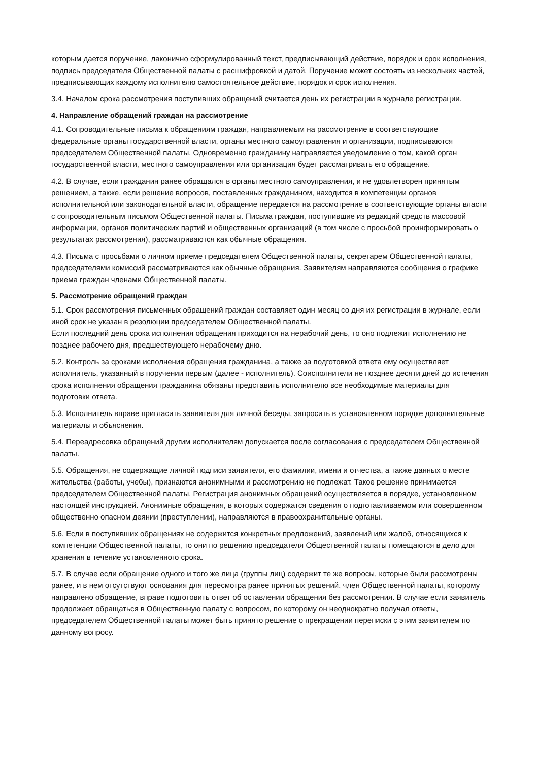которым дается поручение, лаконично сформулированный текст, предписывающий действие, порядок и срок исполнения, подпись председателя Общественной палаты с расшифровкой и датой. Поручение может состоять из нескольких частей, предписывающих каждому исполнителю самостоятельное действие, порядок и срок исполнения.
3.4. Началом срока рассмотрения поступивших обращений считается день их регистрации в журнале регистрации.
4. Направление обращений граждан на рассмотрение
4.1. Сопроводительные письма к обращениям граждан, направляемым на рассмотрение в соответствующие федеральные органы государственной власти, органы местного самоуправления и организации, подписываются председателем Общественной палаты. Одновременно гражданину направляется уведомление о том, какой орган государственной власти, местного самоуправления или организация будет рассматривать его обращение.
4.2. В случае, если гражданин ранее обращался в органы местного самоуправления, и не удовлетворен принятым решением, а также, если решение вопросов, поставленных гражданином, находится в компетенции органов исполнительной или законодательной власти, обращение передается на рассмотрение в соответствующие органы власти с сопроводительным письмом Общественной палаты. Письма граждан, поступившие из редакций средств массовой информации, органов политических партий и общественных организаций (в том числе с просьбой проинформировать о результатах рассмотрения), рассматриваются как обычные обращения.
4.3. Письма с просьбами о личном приеме председателем Общественной палаты, секретарем Общественной палаты, председателями комиссий рассматриваются как обычные обращения. Заявителям направляются сообщения о графике приема граждан членами Общественной палаты.
5. Рассмотрение обращений граждан
5.1. Срок рассмотрения письменных обращений граждан составляет один месяц со дня их регистрации в журнале, если иной срок не указан в резолюции председателем Общественной палаты.
Если последний день срока исполнения обращения приходится на нерабочий день, то оно подлежит исполнению не позднее рабочего дня, предшествующего нерабочему дню.
5.2. Контроль за сроками исполнения обращения гражданина, а также за подготовкой ответа ему осуществляет исполнитель, указанный в поручении первым (далее - исполнитель). Соисполнители не позднее десяти дней до истечения срока исполнения обращения гражданина обязаны представить исполнителю все необходимые материалы для подготовки ответа.
5.3. Исполнитель вправе пригласить заявителя для личной беседы, запросить в установленном порядке дополнительные материалы и объяснения.
5.4. Переадресовка обращений другим исполнителям допускается после согласования с председателем Общественной палаты.
5.5. Обращения, не содержащие личной подписи заявителя, его фамилии, имени и отчества, а также данных о месте жительства (работы, учебы), признаются анонимными и рассмотрению не подлежат. Такое решение принимается председателем Общественной палаты. Регистрация анонимных обращений осуществляется в порядке, установленном настоящей инструкцией. Анонимные обращения, в которых содержатся сведения о подготавливаемом или совершенном общественно опасном деянии (преступлении), направляются в правоохранительные органы.
5.6. Если в поступивших обращениях не содержится конкретных предложений, заявлений или жалоб, относящихся к компетенции Общественной палаты, то они по решению председателя Общественной палаты помещаются в дело для хранения в течение установленного срока.
5.7. В случае если обращение одного и того же лица (группы лиц) содержит те же вопросы, которые были рассмотрены ранее, и в нем отсутствуют основания для пересмотра ранее принятых решений, член Общественной палаты, которому направлено обращение, вправе подготовить ответ об оставлении обращения без рассмотрения. В случае если заявитель продолжает обращаться в Общественную палату с вопросом, по которому он неоднократно получал ответы, председателем Общественной палаты может быть принято решение о прекращении переписки с этим заявителем по данному вопросу.